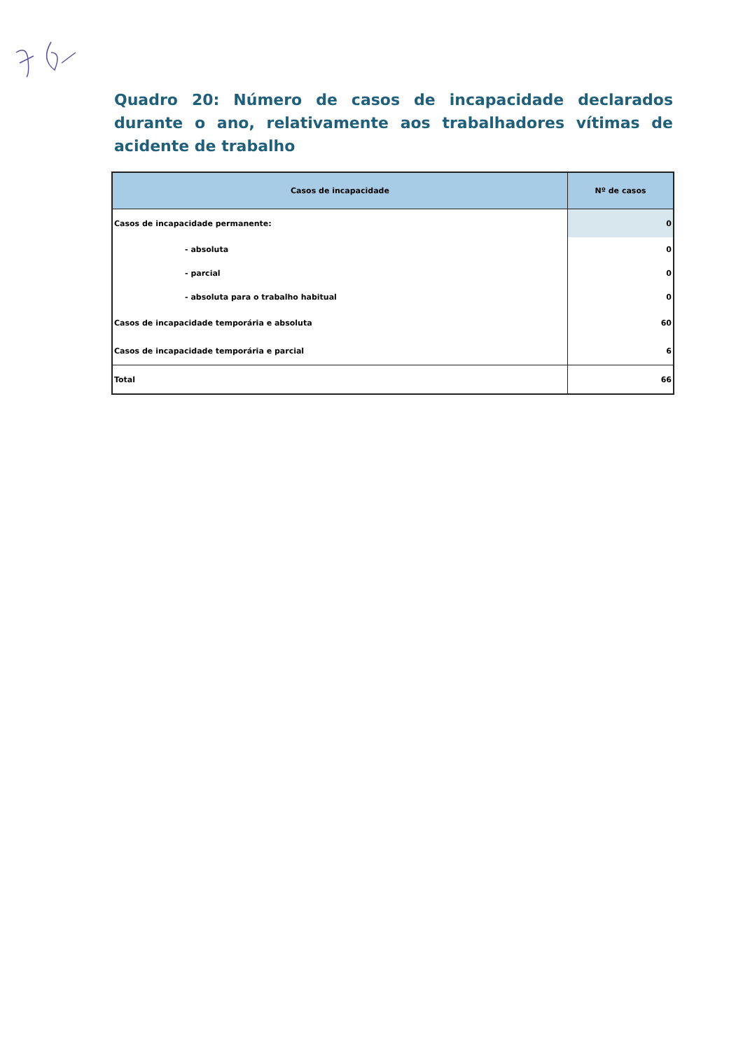Quadro 20: Número de casos de incapacidade declarados durante o ano, relativamente aos trabalhadores vítimas de acidente de trabalho
| Casos de incapacidade | Nº de casos |
| --- | --- |
| Casos de incapacidade permanente: | 0 |
| - absoluta | 0 |
| - parcial | 0 |
| - absoluta para o trabalho habitual | 0 |
| Casos de incapacidade temporária e absoluta | 60 |
| Casos de incapacidade temporária e parcial | 6 |
| Total | 66 |